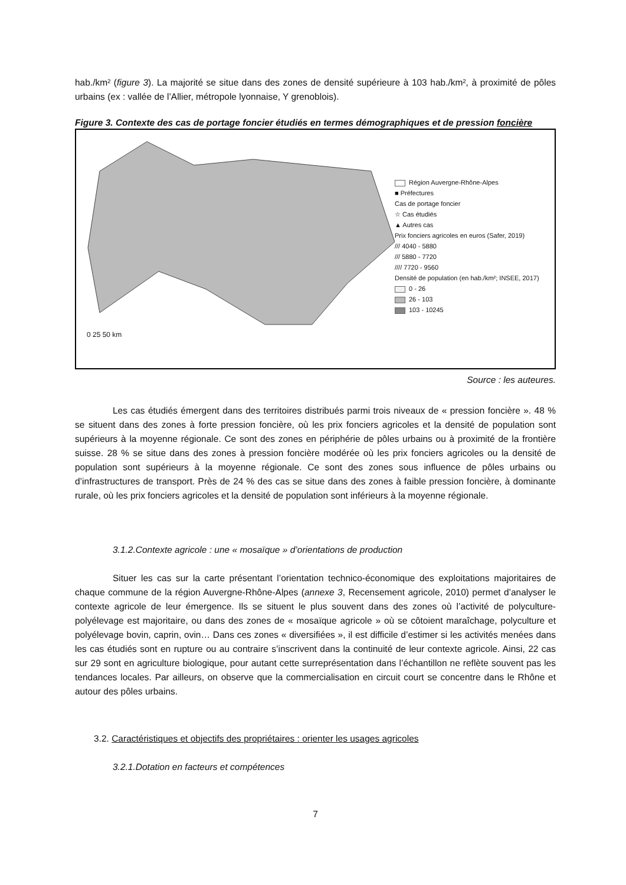hab./km² (figure 3). La majorité se situe dans des zones de densité supérieure à 103 hab./km², à proximité de pôles urbains (ex : vallée de l’Allier, métropole lyonnaise, Y grenoblois).
Figure 3. Contexte des cas de portage foncier étudiés en termes démographiques et de pression foncière
0 25 50 km
Région Auvergne-Rhône-Alpes
■ Préfectures
Cas de portage foncier
☆ Cas étudiés
▲ Autres cas
Prix fonciers agricoles en euros (Safer, 2019)
/// 4040 - 5880
/// 5880 - 7720
//// 7720 - 9560
Densité de population (en hab./km²; INSEE, 2017)
0 - 26
26 - 103
103 - 10245
Source : les auteures.
Les cas étudiés émergent dans des territoires distribués parmi trois niveaux de « pression foncière ». 48 % se situent dans des zones à forte pression foncière, où les prix fonciers agricoles et la densité de population sont supérieurs à la moyenne régionale. Ce sont des zones en périphérie de pôles urbains ou à proximité de la frontière suisse. 28 % se situe dans des zones à pression foncière modérée où les prix fonciers agricoles ou la densité de population sont supérieurs à la moyenne régionale. Ce sont des zones sous influence de pôles urbains ou d’infrastructures de transport. Près de 24 % des cas se situe dans des zones à faible pression foncière, à dominante rurale, où les prix fonciers agricoles et la densité de population sont inférieurs à la moyenne régionale.
3.1.2.Contexte agricole : une « mosaïque » d’orientations de production
Situer les cas sur la carte présentant l’orientation technico-économique des exploitations majoritaires de chaque commune de la région Auvergne-Rhône-Alpes (annexe 3, Recensement agricole, 2010) permet d’analyser le contexte agricole de leur émergence. Ils se situent le plus souvent dans des zones où l’activité de polyculture-polyélevage est majoritaire, ou dans des zones de « mosaïque agricole » où se côtoient maraîchage, polyculture et polyélevage bovin, caprin, ovin… Dans ces zones « diversifiées », il est difficile d’estimer si les activités menées dans les cas étudiés sont en rupture ou au contraire s’inscrivent dans la continuité de leur contexte agricole. Ainsi, 22 cas sur 29 sont en agriculture biologique, pour autant cette surreprésentation dans l’échantillon ne reflète souvent pas les tendances locales. Par ailleurs, on observe que la commercialisation en circuit court se concentre dans le Rhône et autour des pôles urbains.
3.2. Caractéristiques et objectifs des propriétaires : orienter les usages agricoles
3.2.1.Dotation en facteurs et compétences
7